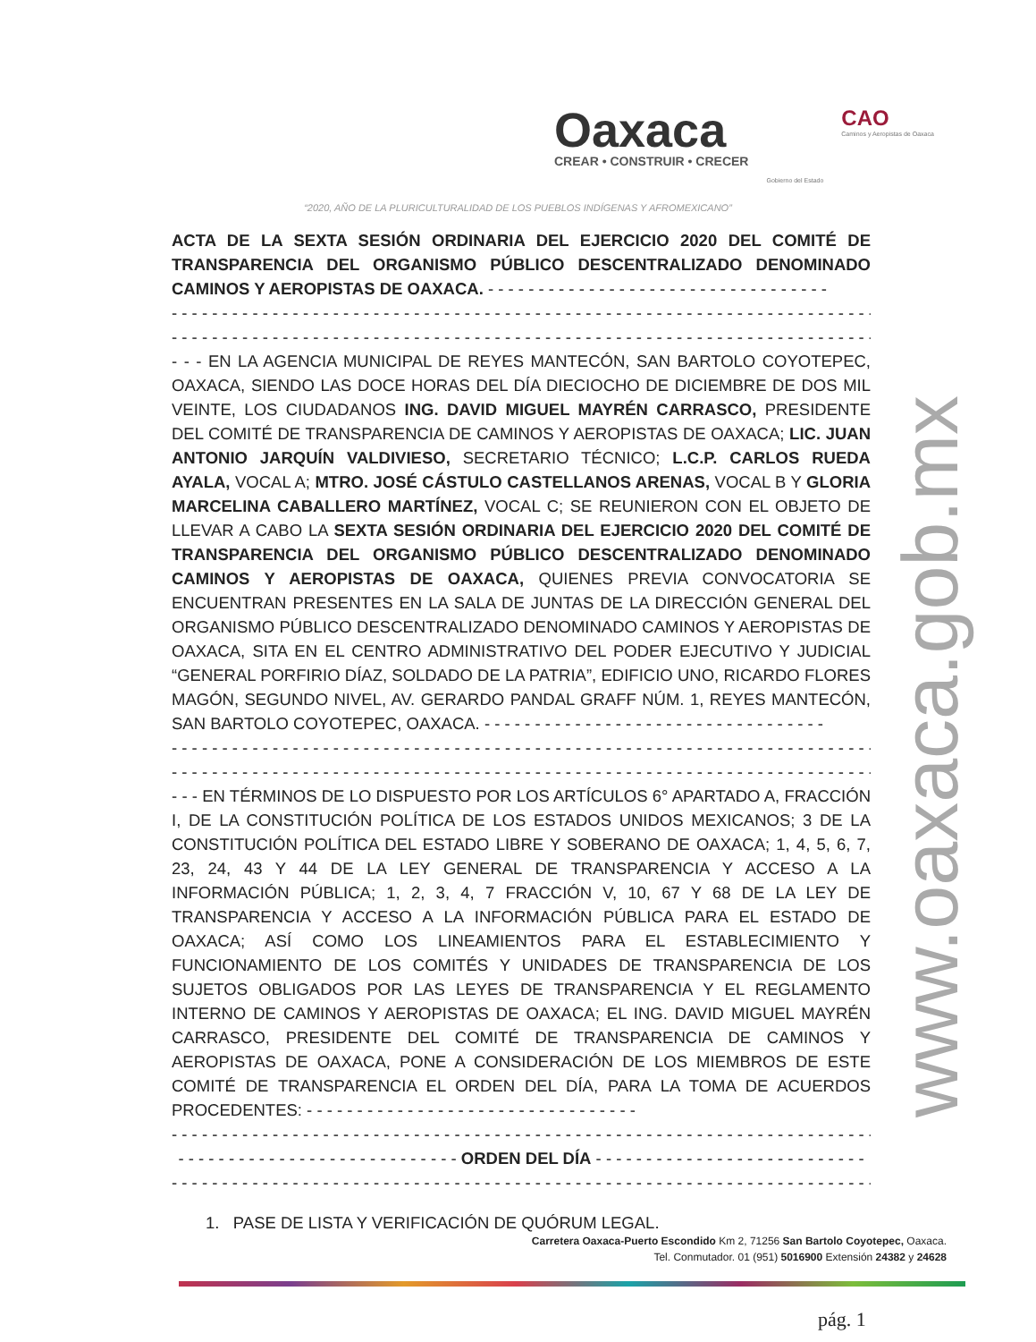Oaxaca
CREAR • CONSTRUIR • CRECER
Gobierno del Estado
CAO
Caminos y Aeropistas de Oaxaca
“2020, AÑO DE LA PLURICULTURALIDAD DE LOS PUEBLOS INDÍGENAS Y AFROMEXICANO”
www.oaxaca.gob.mx
ACTA DE LA SEXTA SESIÓN ORDINARIA DEL EJERCICIO 2020 DEL COMITÉ DE TRANSPARENCIA DEL ORGANISMO PÚBLICO DESCENTRALIZADO DENOMINADO CAMINOS Y AEROPISTAS DE OAXACA. - - - - - - - - - - - - - - - - - - - - - - - - - - - - - - - - - -
- - - - - - - - - - - - - - - - - - - - - - - - - - - - - - - - - - - - - - - - - - - - - - - - - - - - - - - - - - - - - - - - - - - - - - - - - - - - -
- - - - - - - - - - - - - - - - - - - - - - - - - - - - - - - - - - - - - - - - - - - - - - - - - - - - - - - - - - - - - - - - - - - - - - - - - - - - -
- - - EN LA AGENCIA MUNICIPAL DE REYES MANTECÓN, SAN BARTOLO COYOTEPEC, OAXACA, SIENDO LAS DOCE HORAS DEL DÍA DIECIOCHO DE DICIEMBRE DE DOS MIL VEINTE, LOS CIUDADANOS ING. DAVID MIGUEL MAYRÉN CARRASCO, PRESIDENTE DEL COMITÉ DE TRANSPARENCIA DE CAMINOS Y AEROPISTAS DE OAXACA; LIC. JUAN ANTONIO JARQUÍN VALDIVIESO, SECRETARIO TÉCNICO; L.C.P. CARLOS RUEDA AYALA, VOCAL A; MTRO. JOSÉ CÁSTULO CASTELLANOS ARENAS, VOCAL B Y GLORIA MARCELINA CABALLERO MARTÍNEZ, VOCAL C; SE REUNIERON CON EL OBJETO DE LLEVAR A CABO LA SEXTA SESIÓN ORDINARIA DEL EJERCICIO 2020 DEL COMITÉ DE TRANSPARENCIA DEL ORGANISMO PÚBLICO DESCENTRALIZADO DENOMINADO CAMINOS Y AEROPISTAS DE OAXACA, QUIENES PREVIA CONVOCATORIA SE ENCUENTRAN PRESENTES EN LA SALA DE JUNTAS DE LA DIRECCIÓN GENERAL DEL ORGANISMO PÚBLICO DESCENTRALIZADO DENOMINADO CAMINOS Y AEROPISTAS DE OAXACA, SITA EN EL CENTRO ADMINISTRATIVO DEL PODER EJECUTIVO Y JUDICIAL “GENERAL PORFIRIO DÍAZ, SOLDADO DE LA PATRIA”, EDIFICIO UNO, RICARDO FLORES MAGÓN, SEGUNDO NIVEL, AV. GERARDO PANDAL GRAFF NÚM. 1, REYES MANTECÓN, SAN BARTOLO COYOTEPEC, OAXACA. - - - - - - - - - - - - - - - - - - - - - - - - - - - - - - - - - -
- - - - - - - - - - - - - - - - - - - - - - - - - - - - - - - - - - - - - - - - - - - - - - - - - - - - - - - - - - - - - - - - - - - - - - - - - - - - -
- - - - - - - - - - - - - - - - - - - - - - - - - - - - - - - - - - - - - - - - - - - - - - - - - - - - - - - - - - - - - - - - - - - - - - - - - - - - -
- - - EN TÉRMINOS DE LO DISPUESTO POR LOS ARTÍCULOS 6° APARTADO A, FRACCIÓN I, DE LA CONSTITUCIÓN POLÍTICA DE LOS ESTADOS UNIDOS MEXICANOS; 3 DE LA CONSTITUCIÓN POLÍTICA DEL ESTADO LIBRE Y SOBERANO DE OAXACA; 1, 4, 5, 6, 7, 23, 24, 43 Y 44 DE LA LEY GENERAL DE TRANSPARENCIA Y ACCESO A LA INFORMACIÓN PÚBLICA; 1, 2, 3, 4, 7 FRACCIÓN V, 10, 67 Y 68 DE LA LEY DE TRANSPARENCIA Y ACCESO A LA INFORMACIÓN PÚBLICA PARA EL ESTADO DE OAXACA; ASÍ COMO LOS LINEAMIENTOS PARA EL ESTABLECIMIENTO Y FUNCIONAMIENTO DE LOS COMITÉS Y UNIDADES DE TRANSPARENCIA DE LOS SUJETOS OBLIGADOS POR LAS LEYES DE TRANSPARENCIA Y EL REGLAMENTO INTERNO DE CAMINOS Y AEROPISTAS DE OAXACA; EL ING. DAVID MIGUEL MAYRÉN CARRASCO, PRESIDENTE DEL COMITÉ DE TRANSPARENCIA DE CAMINOS Y AEROPISTAS DE OAXACA, PONE A CONSIDERACIÓN DE LOS MIEMBROS DE ESTE COMITÉ DE TRANSPARENCIA EL ORDEN DEL DÍA, PARA LA TOMA DE ACUERDOS PROCEDENTES: - - - - - - - - - - - - - - - - - - - - - - - - - - - - - - - - -
- - - - - - - - - - - - - - - - - - - - - - - - - - - - - - - - - - - - - - - - - - - - - - - - - - - - - - - - - - - - - - - - - - - - - - - - - - - - -
- - - - - - - - - - - - - - - - - - - - - - - - - - - - ORDEN DEL DÍA - - - - - - - - - - - - - - - - - - - - - - - - - - -
- - - - - - - - - - - - - - - - - - - - - - - - - - - - - - - - - - - - - - - - - - - - - - - - - - - - - - - - - - - - - - - - - - - - - - - - - - - - -
1. PASE DE LISTA Y VERIFICACIÓN DE QUÓRUM LEGAL.
Carretera Oaxaca-Puerto Escondido Km 2, 71256 San Bartolo Coyotepec, Oaxaca.
Tel. Conmutador. 01 (951) 5016900 Extensión 24382 y 24628
pág. 1